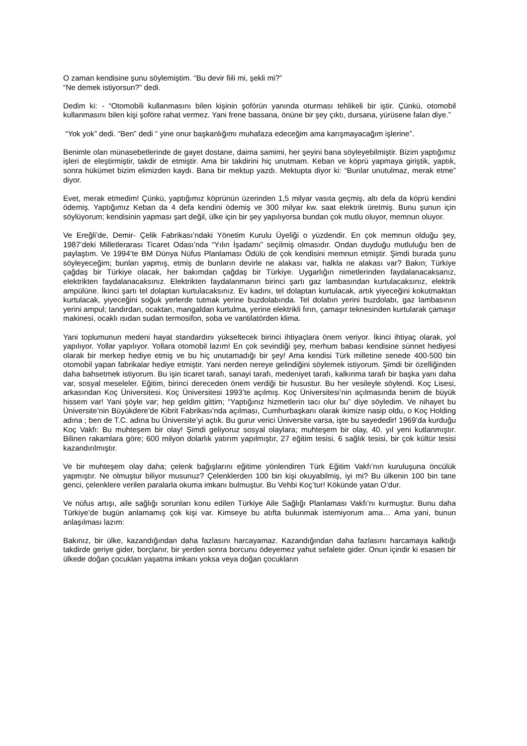O zaman kendisine şunu söylemiştim. “Bu devir fiili mi, şekli mi?”
“Ne demek istiyorsun?” dedi.
Dedim ki: - “Otomobili kullanmasını bilen kişinin şoförün yanında oturması tehlikeli bir iştir. Çünkü, otomobil kullanmasını bilen kişi şoföre rahat vermez. Yani frene bassana, önüne bir şey çıktı, dursana, yürüsene falan diye.”
“Yok yok” dedi. “Ben” dedi “ yine onur başkanlığımı muhafaza edeceğim ama karışmayacağım işlerine”.
Benimle olan münasebetlerinde de gayet dostane, daima samimi, her şeyini bana söyleyebilmiştir. Bizim yaptığımız işleri de eleştirmiştir, takdir de etmiştir. Ama bir takdirini hiç unutmam. Keban ve köprü yapmaya giriştik, yaptık, sonra hükümet bizim elimizden kaydı. Bana bir mektup yazdı. Mektupta diyor ki: “Bunlar unutulmaz, merak etme” diyor.
Evet, merak etmedim! Çünkü, yaptığımız köprünün üzerinden 1,5 milyar vasıta geçmiş, altı defa da köprü kendini ödemiş. Yaptığımız Keban da 4 defa kendini ödemiş ve 300 milyar kw. saat elektrik üretmiş. Bunu şunun için söylüyorum; kendisinin yapması şart değil, ülke için bir şey yapılıyorsa bundan çok mutlu oluyor, memnun oluyor.
Ve Ereğli’de, Demir- Çelik Fabrikası’ndaki Yönetim Kurulu Üyeliği o yüzdendir. En çok memnun olduğu şey, 1987’deki Milletlerarası Ticaret Odası’nda “Yılın İşadamı” seçilmiş olmasıdır. Ondan duyduğu mutluluğu ben de paylaştım. Ve 1994’te BM Dünya Nüfus Planlaması Ödülü de çok kendisini memnun etmiştir. Şimdi burada şunu söyleyeceğim; bunları yapmış, etmiş de bunların devirle ne alakası var, halkla ne alakası var? Bakın; Türkiye çağdaş bir Türkiye olacak, her bakımdan çağdaş bir Türkiye. Uygarlığın nimetlerinden faydalanacaksanız, elektrikten faydalanacaksınız. Elektrikten faydalanmanın birinci şartı gaz lambasından kurtulacaksınız, elektrik ampülüne. İkinci şartı tel dolaptan kurtulacaksınız. Ev kadını, tel dolaptan kurtulacak, artık yiyeceğini kokutmaktan kurtulacak, yiyeceğini soğuk yerlerde tutmak yerine buzdolabında. Tel dolabın yerini buzdolabı, gaz lambasının yerini ampul; tandırdan, ocaktan, mangaldan kurtulma, yerine elektrikli fırın, çamaşır teknesinden kurtularak çamaşır makinesi, ocaklı ısıdan sudan termosifon, soba ve vantilatörden klima.
Yani toplumunun medeni hayat standardını yükseltecek birinci ihtiyaçlara önem veriyor. İkinci ihtiyaç olarak, yol yapılıyor. Yollar yapılıyor. Yollara otomobil lazım! En çok sevindiği şey, merhum babası kendisine sünnet hediyesi olarak bir merkep hediye etmiş ve bu hiç unutamadığı bir şey! Ama kendisi Türk milletine senede 400-500 bin otomobil yapan fabrikalar hediye etmiştir. Yani nerden nereye gelindiğini söylemek istiyorum. Şimdi bir özelliğinden daha bahsetmek istiyorum. Bu işin ticaret tarafı, sanayi tarafı, medeniyet tarafı, kalkınma tarafı bir başka yanı daha var, sosyal meseleler. Eğitim, birinci dereceden önem verdiği bir husustur. Bu her vesileyle söylendi. Koç Lisesi, arkasından Koç Üniversitesi. Koç Üniversitesi 1993’te açılmış. Koç Üniversitesi’nin açılmasında benim de büyük hissem var! Yani şöyle var; hep geldim gittim; “Yaptığınız hizmetlerin tacı olur bu” diye söyledim. Ve nihayet bu Üniversite’nin Büyükdere’de Kibrit Fabrikası’nda açılması, Cumhurbaşkanı olarak ikimize nasip oldu, o Koç Holding adına ; ben de T.C. adına bu Üniversite’yi açtık. Bu gurur verici Üniversite varsa, işte bu sayededir! 1969’da kurduğu Koç Vakfı: Bu muhteşem bir olay! Şimdi geliyoruz sosyal olaylara; muhteşem bir olay, 40. yıl yeni kutlanmıştır. Bilinen rakamlara göre; 600 milyon dolarlık yatırım yapılmıştır, 27 eğitim tesisi, 6 sağlık tesisi, bir çok kültür tesisi kazandırılmıştır.
Ve bir muhteşem olay daha; çelenk bağışlarını eğitime yönlendiren Türk Eğitim Vakfı’nın kuruluşuna öncülük yapmıştır. Ne olmuştur biliyor musunuz? Çelenklerden 100 bin kişi okuyabilmiş, iyi mi? Bu ülkenin 100 bin tane genci, çelenklere verilen paralarla okuma imkanı bulmuştur. Bu Vehbi Koç’tur! Kökünde yatan O’dur.
Ve nüfus artışı, aile sağlığı sorunları konu edilen Türkiye Aile Sağlığı Planlaması Vakfı’nı kurmuştur. Bunu daha Türkiye’de bugün anlamamış çok kişi var. Kimseye bu atıfta bulunmak istemiyorum ama… Ama yani, bunun anlaşılması lazım:
Bakınız, bir ülke, kazandığından daha fazlasını harcayamaz. Kazandığından daha fazlasını harcamaya kalktığı takdirde geriye gider, borçlanır, bir yerden sonra borcunu ödeyemez yahut sefalete gider. Onun içindir ki esasen bir ülkede doğan çocukları yaşatma imkanı yoksa veya doğan çocukların